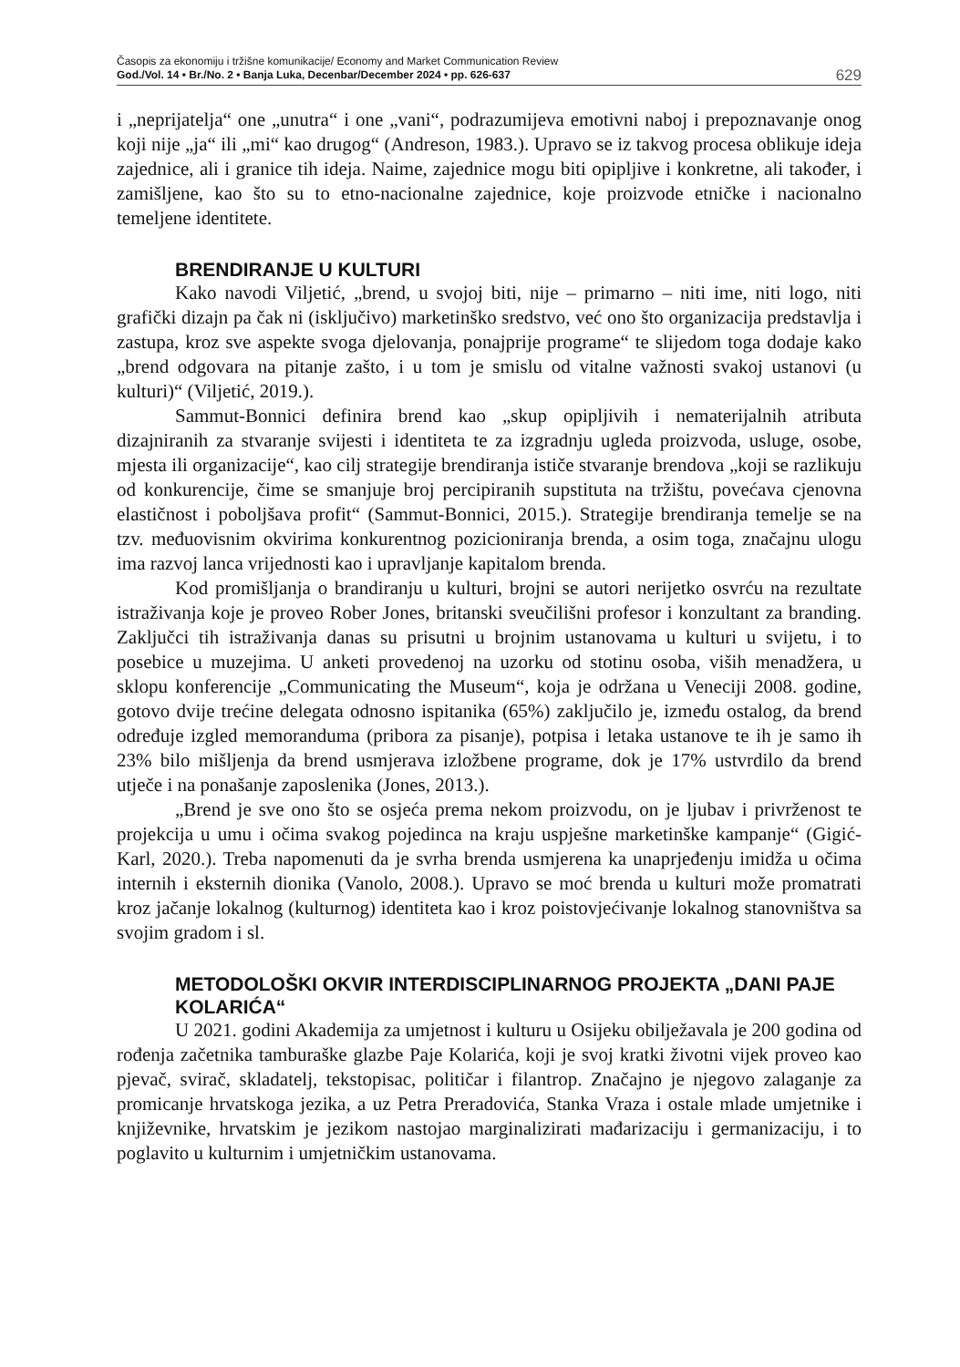Časopis za ekonomiju i tržišne komunikacije/ Economy and Market Communication Review
God./Vol. 14 • Br./No. 2 • Banja Luka, Decenbar/December 2024 • pp. 626-637
629
i „neprijatelja“ one „unutra“ i one „vani“, podrazumijeva emotivni naboj i prepoznavanje onog koji nije „ja“ ili „mi“ kao drugog“ (Andreson, 1983.). Upravo se iz takvog procesa oblikuje ideja zajednice, ali i granice tih ideja. Naime, zajednice mogu biti opipljive i konkretne, ali također, i zamišljene, kao što su to etno-nacionalne zajednice, koje proizvode etničke i nacionalno temeljene identitete.
BRENDIRANJE U KULTURI
Kako navodi Viljetić, „brend, u svojoj biti, nije – primarno – niti ime, niti logo, niti grafički dizajn pa čak ni (isključivo) marketinško sredstvo, već ono što organizacija predstavlja i zastupa, kroz sve aspekte svoga djelovanja, ponajprije programe“ te slijedom toga dodaje kako „brend odgovara na pitanje zašto, i u tom je smislu od vitalne važnosti svakoj ustanovi (u kulturi)“ (Viljetić, 2019.).
Sammut-Bonnici definira brend kao „skup opipljivih i nematerijalnih atributa dizajniranih za stvaranje svijesti i identiteta te za izgradnju ugleda proizvoda, usluge, osobe, mjesta ili organizacije“, kao cilj strategije brendiranja ističe stvaranje brendova „koji se razlikuju od konkurencije, čime se smanjuje broj percipiranih supstituta na tržištu, povećava cjenovna elastičnost i poboljšava profit“ (Sammut-Bonnici, 2015.). Strategije brendiranja temelje se na tzv. međuovisnim okvirima konkurentnog pozicioniranja brenda, a osim toga, značajnu ulogu ima razvoj lanca vrijednosti kao i upravljanje kapitalom brenda.
Kod promišljanja o brandiranju u kulturi, brojni se autori nerijetko osvrću na rezultate istraživanja koje je proveo Rober Jones, britanski sveučilišni profesor i konzultant za branding. Zaključci tih istraživanja danas su prisutni u brojnim ustanovama u kulturi u svijetu, i to posebice u muzejima. U anketi provedenoj na uzorku od stotinu osoba, viših menadžera, u sklopu konferencije „Communicating the Museum“, koja je održana u Veneciji 2008. godine, gotovo dvije trećine delegata odnosno ispitanika (65%) zaključilo je, između ostalog, da brend određuje izgled memoranduma (pribora za pisanje), potpisa i letaka ustanove te ih je samo ih 23% bilo mišljenja da brend usmjerava izložbene programe, dok je 17% ustvrdilo da brend utječe i na ponašanje zaposlenika (Jones, 2013.).
„Brend je sve ono što se osjeća prema nekom proizvodu, on je ljubav i privrženost te projekcija u umu i očima svakog pojedinca na kraju uspješne marketinške kampanje“ (Gigić-Karl, 2020.). Treba napomenuti da je svrha brenda usmjerena ka unaprjeđenju imidža u očima internih i eksternih dionika (Vanolo, 2008.). Upravo se moć brenda u kulturi može promatrati kroz jačanje lokalnog (kulturnog) identiteta kao i kroz poistovjećivanje lokalnog stanovništva sa svojim gradom i sl.
METODOLOŠKI OKVIR INTERDISCIPLINARNOG PROJEKTA „DANI PAJE KOLARIĆA“
U 2021. godini Akademija za umjetnost i kulturu u Osijeku obilježavala je 200 godina od rođenja začetnika tamburaške glazbe Paje Kolarića, koji je svoj kratki životni vijek proveo kao pjevač, svirač, skladatelj, tekstopisac, političar i filantrop. Značajno je njegovo zalaganje za promicanje hrvatskoga jezika, a uz Petra Preradovića, Stanka Vraza i ostale mlade umjetnike i književnike, hrvatskim je jezikom nastojao marginalizirati mađarizaciju i germanizaciju, i to poglavito u kulturnim i umjetničkim ustanovama.